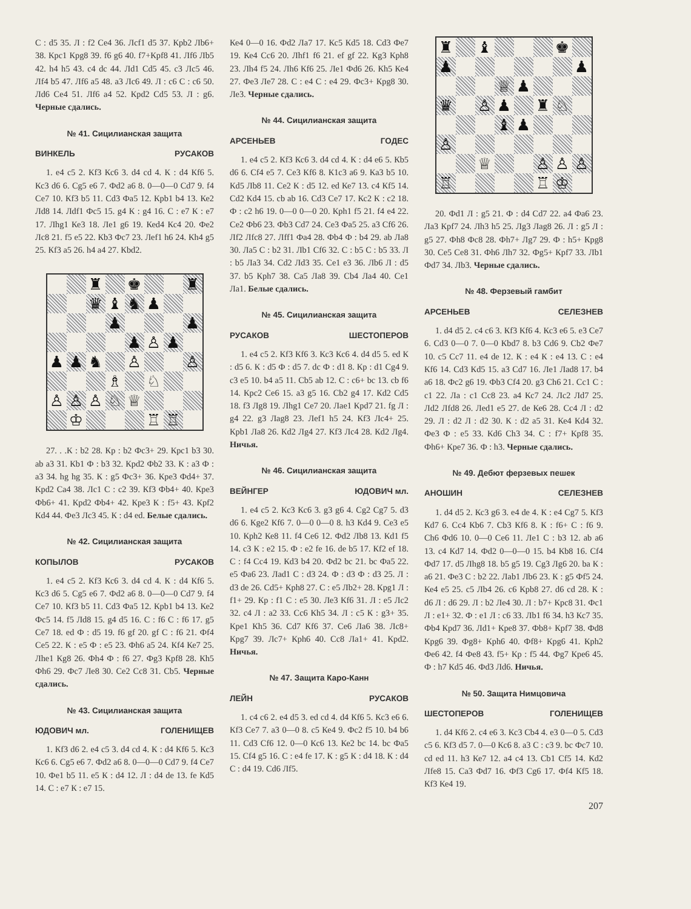С : d5 35. Л : f2 Се4 36. Лсf1 d5 37. Крb2 Лb6+ 38. Крс1 Крg8 39. f6 g6 40. f7+Крf8 41. Лf6 Лb5 42. h4 h5 43. с4 dc 44. Лd1 Сd5 45. с3 Лс5 46. Лf4 b5 47. Лf6 а5 48. а3 Лс6 49. Л : с6 С : с6 50. Лd6 Се4 51. Лf6 а4 52. Крd2 Сd5 53. Л : g6. Черные сдались.
№ 41. Сицилианская защита
ВИНКЕЛЬ РУСАКОВ
1. е4 с5 2. Кf3 Кс6 3. d4 cd 4. К : d4 Кf6 5. Кс3 d6 6. Сg5 е6 7. Фd2 а6 8. 0—0—0 Сd7 9. f4 Се7 10. Кf3 b5 11. Сd3 Фа5 12. Крb1 b4 13. Ке2 Лd8 14. Лdf1 Фс5 15. g4 К : g4 16. С : е7 К : е7 17. Лhg1 Ке3 18. Ле1 g6 19. Кеd4 Кс4 20. Фе2 Лс8 21. f5 е5 22. Кb3 Фс7 23. Леf1 h6 24. Кh4 g5 25. Кf3 а5 26. h4 а4 27. Кbd2.
| | | ♜ | | ♚ | | | ♜ |
| | | ♛ | ♝ | ♞ | ♟ | | |
| | | | ♟ | | | | ♟ |
| | | | | ♟ | ♙ | ♟ | |
| ♟ | ♟ | ♞ | | ♙ | | | ♙ |
| | | | ♗ | | ♘ | | |
| ♙ | ♙ | ♙ | ♘ | ♕ | | | |
| | ♔ | | | | ♖ | ♖ | |
27. . .К : b2 28. Кр : b2 Фс3+ 29. Крс1 b3 30. аb а3 31. Кb1 Ф : b3 32. Крd2 Фb2 33. К : а3 Ф : а3 34. hg hg 35. К : g5 Фс3+ 36. Кре3 Фd4+ 37. Крd2 Са4 38. Лс1 С : с2 39. Кf3 Фb4+ 40. Кре3 Фb6+ 41. Крd2 Фb4+ 42. Кре3 К : f5+ 43. Крf2 Кd4 44. Фе3 Лс3 45. К : d4 еd. Белые сдались.
№ 42. Сицилианская защита
КОПЫЛОВ РУСАКОВ
1. е4 с5 2. Кf3 Кс6 3. d4 cd 4. К : d4 Кf6 5. Кс3 d6 5. Сg5 е6 7. Фd2 а6 8. 0—0—0 Сd7 9. f4 Се7 10. Кf3 b5 11. Сd3 Фа5 12. Крb1 b4 13. Ке2 Фс5 14. f5 Лd8 15. g4 d5 16. С : f6 С : f6 17. g5 Се7 18. еd Ф : d5 19. f6 gf 20. gf С : f6 21. Фf4 Се5 22. К : е5 Ф : е5 23. Фh6 а5 24. Кf4 Ке7 25. Лhе1 Кg8 26. Фh4 Ф : f6 27. Фg3 Крf8 28. Кh5 Фh6 29. Фс7 Ле8 30. Се2 Сс8 31. Сb5. Черные сдались.
№ 43. Сицилианская защита
ЮДОВИЧ мл. ГОЛЕНИЩЕВ
1. Кf3 d6 2. е4 с5 3. d4 cd 4. К : d4 Кf6 5. Кс3 Кс6 6. Сg5 е6 7. Фd2 а6 8. 0—0—0 Сd7 9. f4 Се7 10. Фе1 b5 11. е5 К : d4 12. Л : d4 de 13. fe Кd5 14. С : е7 К : е7 15.
Ке4 0—0 16. Фd2 Ла7 17. Кс5 Кd5 18. Сd3 Фе7 19. Ке4 Сс6 20. Лhf1 f6 21. еf gf 22. Кg3 Крh8 23. Лh4 f5 24. Лh6 Кf6 25. Ле1 Фd6 26. Кh5 Ке4 27. Фе3 Ле7 28. С : е4 С : е4 29. Фс3+ Крg8 30. Ле3. Черные сдались.
№ 44. Сицилианская защита
АРСЕНЬЕВ ГОДЕС
1. е4 с5 2. Кf3 Кс6 3. d4 cd 4. К : d4 е6 5. Кb5 d6 6. Сf4 е5 7. Се3 Кf6 8. К1с3 а6 9. Ка3 b5 10. Кd5 Лb8 11. Се2 К : d5 12. еd Ке7 13. с4 Кf5 14. Сd2 Кd4 15. сb аb 16. Сd3 Се7 17. Кс2 К : с2 18. Ф : с2 h6 19. 0—0 0—0 20. Крh1 f5 21. f4 е4 22. Се2 Фb6 23. Фb3 Сd7 24. Се3 Фа5 25. а3 Сf6 26. Лf2 Лfс8 27. Лff1 Фа4 28. Фb4 Ф : b4 29. аb Ла8 30. Ла5 С : b2 31. Лb1 Сf6 32. С : b5 С : b5 33. Л : b5 Ла3 34. Сd2 Лd3 35. Се1 е3 36. Лb6 Л : d5 37. b5 Крh7 38. Са5 Ла8 39. Сb4 Ла4 40. Се1 Ла1. Белые сдались.
№ 45. Сицилианская защита
РУСАКОВ ШЕСТОПЕРОВ
1. е4 с5 2. Кf3 Кf6 3. Кс3 Кс6 4. d4 d5 5. еd К : d5 6. К : d5 Ф : d5 7. dс Ф : d1 8. Кр : d1 Сg4 9. с3 е5 10. b4 а5 11. Сb5 аb 12. С : с6+ bс 13. сb f6 14. Крс2 Се6 15. а3 g5 16. Сb2 g4 17. Кd2 Сd5 18. f3 Лg8 19. Лhg1 Се7 20. Лае1 Крd7 21. fg Л : g4 22. g3 Лаg8 23. Леf1 h5 24. Кf3 Лс4+ 25. Крb1 Ла8 26. Кd2 Лg4 27. Кf3 Лс4 28. Кd2 Лg4. Ничья.
№ 46. Сицилианская защита
ВЕЙНГЕР ЮДОВИЧ мл.
1. е4 с5 2. Кс3 Кс6 3. g3 g6 4. Сg2 Сg7 5. d3 d6 6. Кgе2 Кf6 7. 0—0 0—0 8. h3 Кd4 9. Се3 е5 10. Крh2 Ке8 11. f4 Се6 12. Фd2 Лb8 13. Кd1 f5 14. с3 К : е2 15. Ф : е2 fе 16. dе b5 17. Кf2 еf 18. С : f4 Сс4 19. Кd3 b4 20. Фd2 bс 21. bс Фа5 22. е5 Фа6 23. Лаd1 С : d3 24. Ф : d3 Ф : d3 25. Л : d3 dе 26. Сd5+ Крh8 27. С : е5 Лb2+ 28. Крg1 Л : f1+ 29. Кр : f1 С : е5 30. Ле3 Кf6 31. Л : е5 Лс2 32. с4 Л : а2 33. Сс6 Кh5 34. Л : с5 К : g3+ 35. Кре1 Кh5 36. Сd7 Кf6 37. Се6 Ла6 38. Лс8+ Крg7 39. Лс7+ Крh6 40. Сс8 Ла1+ 41. Крd2. Ничья.
№ 47. Защита Каро-Канн
ЛЕЙН РУСАКОВ
1. с4 с6 2. е4 d5 3. еd сd 4. d4 Кf6 5. Кс3 е6 6. Кf3 Се7 7. а3 0—0 8. с5 Ке4 9. Фс2 f5 10. b4 b6 11. Сd3 Сf6 12. 0—0 Кс6 13. Ке2 bс 14. bс Фа5 15. Сf4 g5 16. С : е4 fе 17. К : g5 К : d4 18. К : d4 С : d4 19. Сd6 Лf5.
| ♜ | | ♝ | | | | ♚ | |
| ♟ | | | | | | | ♟ |
| | | | ♕ | ♟ | | | |
| ♛ | | ♙ | ♟ | | ♜ | ♘ | |
| | | | ♝ | ♟ | | | |
| ♙ | | | | | | | |
| | | ♕ | | | ♙ | ♙ | ♙ |
| ♖ | | | | | ♖ | ♔ | |
20. Фd1 Л : g5 21. Ф : d4 Сd7 22. а4 Фа6 23. Ла3 Крf7 24. Лh3 h5 25. Лg3 Лаg8 26. Л : g5 Л : g5 27. Фh8 Фс8 28. Фh7+ Лg7 29. Ф : h5+ Крg8 30. Се5 Се8 31. Фh6 Лh7 32. Фg5+ Крf7 33. Лb1 Фd7 34. Лb3. Черные сдались.
№ 48. Ферзевый гамбит
АРСЕНЬЕВ СЕЛЕЗНЕВ
1. d4 d5 2. с4 с6 3. Кf3 Кf6 4. Кс3 е6 5. е3 Се7 6. Сd3 0—0 7. 0—0 Кbd7 8. b3 Сd6 9. Сb2 Фе7 10. с5 Сс7 11. е4 dе 12. К : е4 К : е4 13. С : е4 Кf6 14. Сd3 Кd5 15. а3 Сd7 16. Ле1 Лаd8 17. b4 а6 18. Фс2 g6 19. Фb3 Сf4 20. g3 Сh6 21. Сс1 С : с1 22. Ла : с1 Сс8 23. а4 Кс7 24. Лс2 Лd7 25. Лd2 Лfd8 26. Леd1 е5 27. dе Ке6 28. Сс4 Л : d2 29. Л : d2 Л : d2 30. К : d2 а5 31. Ке4 Кd4 32. Фе3 Ф : е5 33. Кd6 Сh3 34. С : f7+ Крf8 35. Фh6+ Кре7 36. Ф : h3. Черные сдались.
№ 49. Дебют ферзевых пешек
АНОШИН СЕЛЕЗНЕВ
1. d4 d5 2. Кс3 g6 3. е4 dе 4. К : е4 Сg7 5. Кf3 Кd7 6. Сс4 Кb6 7. Сb3 Кf6 8. К : f6+ С : f6 9. Сh6 Фd6 10. 0—0 Се6 11. Ле1 С : b3 12. аb а6 13. с4 Кd7 14. Фd2 0—0—0 15. b4 Кb8 16. Сf4 Фd7 17. d5 Лhg8 18. b5 g5 19. Сg3 Лg6 20. bа К : а6 21. Фе3 С : b2 22. Лаb1 Лb6 23. К : g5 Фf5 24. Ке4 е5 25. с5 Лb4 26. с6 Крb8 27. d6 сd 28. К : d6 Л : d6 29. Л : b2 Ле4 30. Л : b7+ Крс8 31. Фс1 Л : е1+ 32. Ф : е1 Л : с6 33. Лb1 f6 34. h3 Кс7 35. Фb4 Крd7 36. Лd1+ Кре8 37. Фb8+ Крf7 38. Фd8 Крg6 39. Фg8+ Крh6 40. Фf8+ Крg6 41. Крh2 Фе6 42. f4 Фе8 43. f5+ Кр : f5 44. Фg7 Кре6 45. Ф : h7 Кd5 46. Фd3 Лd6. Ничья.
№ 50. Защита Нимцовича
ШЕСТОПЕРОВ ГОЛЕНИЩЕВ
1. d4 Кf6 2. с4 е6 3. Кс3 Сb4 4. е3 0—0 5. Сd3 с5 6. Кf3 d5 7. 0—0 Кс6 8. а3 С : с3 9. bс Фс7 10. сd еd 11. h3 Ке7 12. а4 с4 13. Сb1 Сf5 14. Кd2 Лfе8 15. Са3 Фd7 16. Фf3 Сg6 17. Фf4 Кf5 18. Кf3 Ке4 19.
207